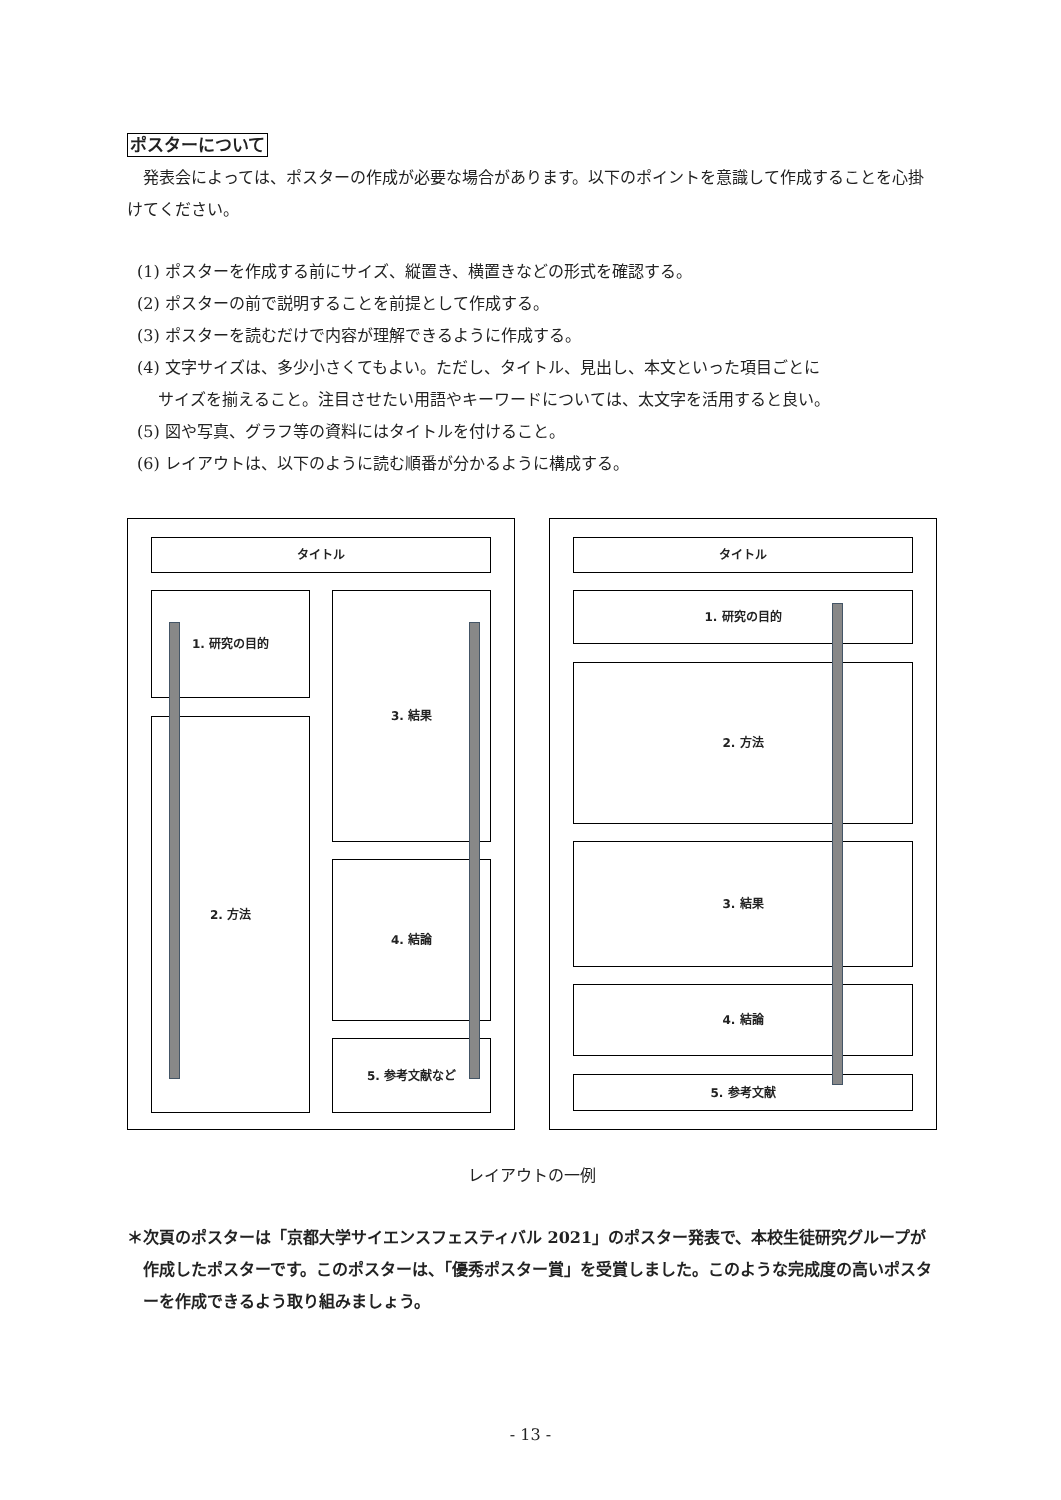ポスターについて
　発表会によっては、ポスターの作成が必要な場合があります。以下のポイントを意識して作成することを心掛けてください。
(1) ポスターを作成する前にサイズ、縦置き、横置きなどの形式を確認する。
(2) ポスターの前で説明することを前提として作成する。
(3) ポスターを読むだけで内容が理解できるように作成する。
(4) 文字サイズは、多少小さくてもよい。ただし、タイトル、見出し、本文といった項目ごとに
　 サイズを揃えること。注目させたい用語やキーワードについては、太文字を活用すると良い。
(5) 図や写真、グラフ等の資料にはタイトルを付けること。
(6) レイアウトは、以下のように読む順番が分かるように構成する。
タイトル
1. 研究の目的
2. 方法
3. 結果
4. 結論
5. 参考文献など
タイトル
1. 研究の目的
2. 方法
3. 結果
4. 結論
5. 参考文献
レイアウトの一例
＊次頁のポスターは「京都大学サイエンスフェスティバル 2021」のポスター発表で、本校生徒研究グループが作成したポスターです。このポスターは、「優秀ポスター賞」を受賞しました。このような完成度の高いポスターを作成できるよう取り組みましょう。
- 13 -